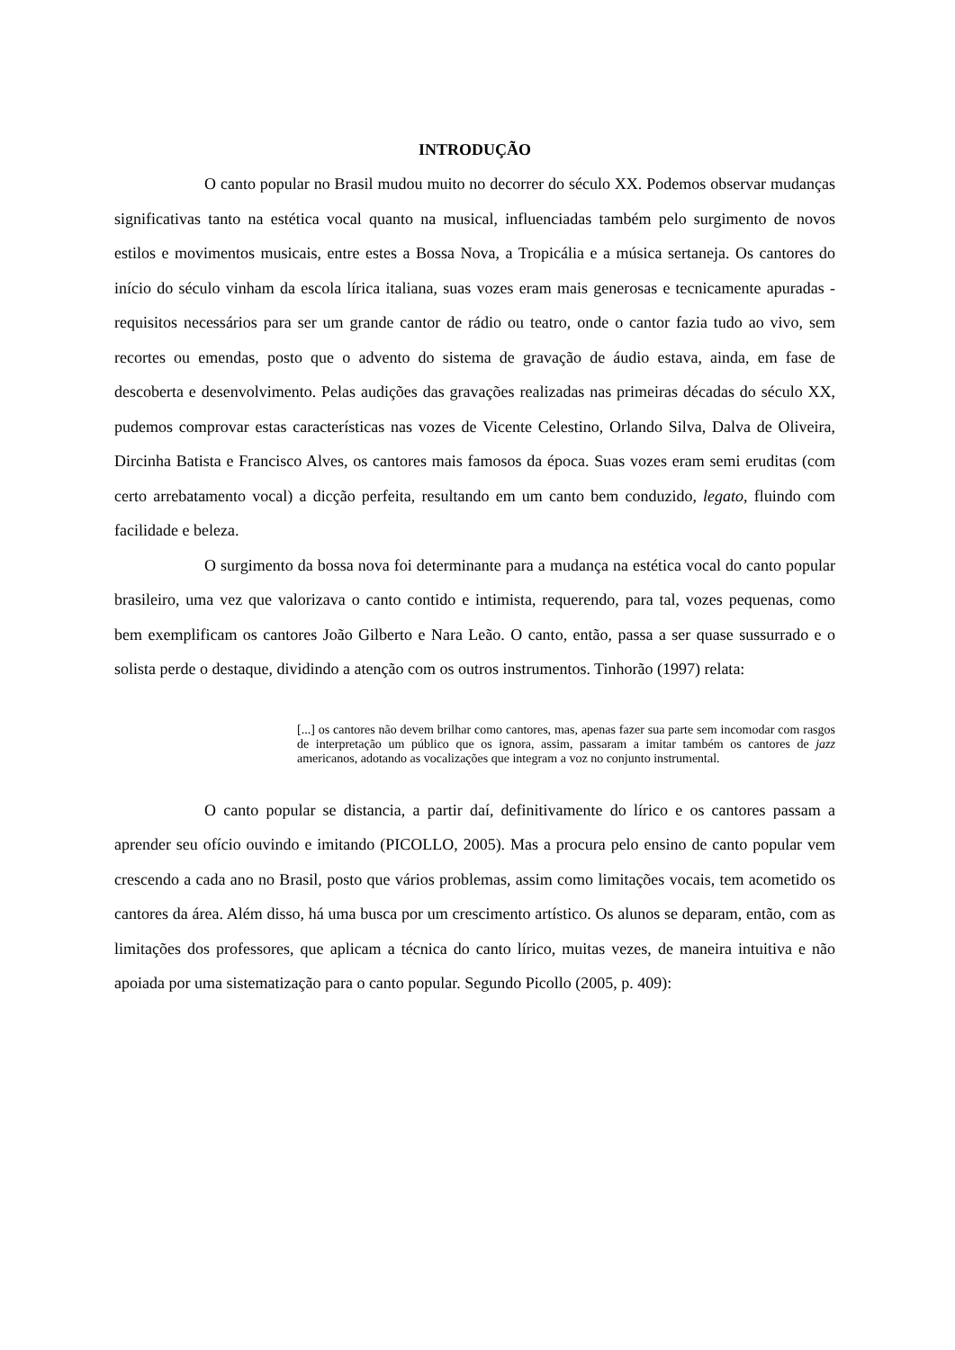INTRODUÇÃO
O canto popular no Brasil mudou muito no decorrer do século XX. Podemos observar mudanças significativas tanto na estética vocal quanto na musical, influenciadas também pelo surgimento de novos estilos e movimentos musicais, entre estes a Bossa Nova, a Tropicália e a música sertaneja. Os cantores do início do século vinham da escola lírica italiana, suas vozes eram mais generosas e tecnicamente apuradas - requisitos necessários para ser um grande cantor de rádio ou teatro, onde o cantor fazia tudo ao vivo, sem recortes ou emendas, posto que o advento do sistema de gravação de áudio estava, ainda, em fase de descoberta e desenvolvimento. Pelas audições das gravações realizadas nas primeiras décadas do século XX, pudemos comprovar estas características nas vozes de Vicente Celestino, Orlando Silva, Dalva de Oliveira, Dircinha Batista e Francisco Alves, os cantores mais famosos da época. Suas vozes eram semi eruditas (com certo arrebatamento vocal) a dicção perfeita, resultando em um canto bem conduzido, legato, fluindo com facilidade e beleza.
O surgimento da bossa nova foi determinante para a mudança na estética vocal do canto popular brasileiro, uma vez que valorizava o canto contido e intimista, requerendo, para tal, vozes pequenas, como bem exemplificam os cantores João Gilberto e Nara Leão. O canto, então, passa a ser quase sussurrado e o solista perde o destaque, dividindo a atenção com os outros instrumentos. Tinhorão (1997) relata:
[...] os cantores não devem brilhar como cantores, mas, apenas fazer sua parte sem incomodar com rasgos de interpretação um público que os ignora, assim, passaram a imitar também os cantores de jazz americanos, adotando as vocalizações que integram a voz no conjunto instrumental.
O canto popular se distancia, a partir daí, definitivamente do lírico e os cantores passam a aprender seu ofício ouvindo e imitando (PICOLLO, 2005). Mas a procura pelo ensino de canto popular vem crescendo a cada ano no Brasil, posto que vários problemas, assim como limitações vocais, tem acometido os cantores da área. Além disso, há uma busca por um crescimento artístico. Os alunos se deparam, então, com as limitações dos professores, que aplicam a técnica do canto lírico, muitas vezes, de maneira intuitiva e não apoiada por uma sistematização para o canto popular. Segundo Picollo (2005, p. 409):